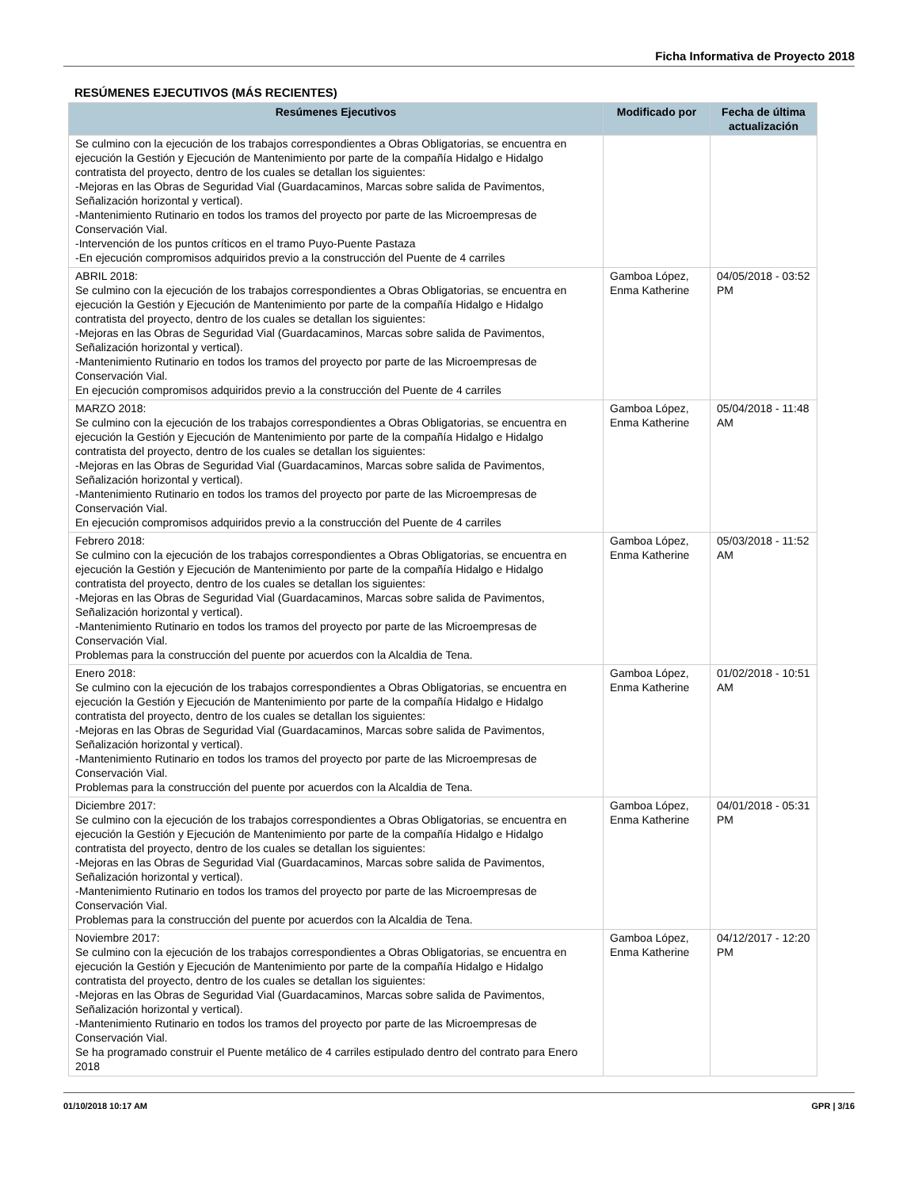Ficha Informativa de Proyecto 2018
RESÚMENES EJECUTIVOS (MÁS RECIENTES)
| Resúmenes Ejecutivos | Modificado por | Fecha de última actualización |
| --- | --- | --- |
| Se culmino con la ejecución de los trabajos correspondientes a Obras Obligatorias, se encuentra en ejecución la Gestión y Ejecución de Mantenimiento por parte de la compañía Hidalgo e Hidalgo contratista del proyecto, dentro de los cuales se detallan los siguientes: -Mejoras en las Obras de Seguridad Vial (Guardacaminos, Marcas sobre salida de Pavimentos, Señalización horizontal y vertical). -Mantenimiento Rutinario en todos los tramos del proyecto por parte de las Microempresas de Conservación Vial. -Intervención de los puntos críticos en el tramo Puyo-Puente Pastaza -En ejecución compromisos adquiridos previo a la construcción del Puente de 4 carriles | | |
| ABRIL 2018: Se culmino con la ejecución de los trabajos correspondientes a Obras Obligatorias, se encuentra en ejecución la Gestión y Ejecución de Mantenimiento por parte de la compañía Hidalgo e Hidalgo contratista del proyecto, dentro de los cuales se detallan los siguientes: -Mejoras en las Obras de Seguridad Vial (Guardacaminos, Marcas sobre salida de Pavimentos, Señalización horizontal y vertical). -Mantenimiento Rutinario en todos los tramos del proyecto por parte de las Microempresas de Conservación Vial. En ejecución compromisos adquiridos previo a la construcción del Puente de 4 carriles | Gamboa López, Enma Katherine | 04/05/2018 - 03:52 PM |
| MARZO 2018: Se culmino con la ejecución de los trabajos correspondientes a Obras Obligatorias, se encuentra en ejecución la Gestión y Ejecución de Mantenimiento por parte de la compañía Hidalgo e Hidalgo contratista del proyecto, dentro de los cuales se detallan los siguientes: -Mejoras en las Obras de Seguridad Vial (Guardacaminos, Marcas sobre salida de Pavimentos, Señalización horizontal y vertical). -Mantenimiento Rutinario en todos los tramos del proyecto por parte de las Microempresas de Conservación Vial. En ejecución compromisos adquiridos previo a la construcción del Puente de 4 carriles | Gamboa López, Enma Katherine | 05/04/2018 - 11:48 AM |
| Febrero 2018: Se culmino con la ejecución de los trabajos correspondientes a Obras Obligatorias, se encuentra en ejecución la Gestión y Ejecución de Mantenimiento por parte de la compañía Hidalgo e Hidalgo contratista del proyecto, dentro de los cuales se detallan los siguientes: -Mejoras en las Obras de Seguridad Vial (Guardacaminos, Marcas sobre salida de Pavimentos, Señalización horizontal y vertical). -Mantenimiento Rutinario en todos los tramos del proyecto por parte de las Microempresas de Conservación Vial. Problemas para la construcción del puente por acuerdos con la Alcaldia de Tena. | Gamboa López, Enma Katherine | 05/03/2018 - 11:52 AM |
| Enero 2018: Se culmino con la ejecución de los trabajos correspondientes a Obras Obligatorias, se encuentra en ejecución la Gestión y Ejecución de Mantenimiento por parte de la compañía Hidalgo e Hidalgo contratista del proyecto, dentro de los cuales se detallan los siguientes: -Mejoras en las Obras de Seguridad Vial (Guardacaminos, Marcas sobre salida de Pavimentos, Señalización horizontal y vertical). -Mantenimiento Rutinario en todos los tramos del proyecto por parte de las Microempresas de Conservación Vial. Problemas para la construcción del puente por acuerdos con la Alcaldia de Tena. | Gamboa López, Enma Katherine | 01/02/2018 - 10:51 AM |
| Diciembre 2017: Se culmino con la ejecución de los trabajos correspondientes a Obras Obligatorias, se encuentra en ejecución la Gestión y Ejecución de Mantenimiento por parte de la compañía Hidalgo e Hidalgo contratista del proyecto, dentro de los cuales se detallan los siguientes: -Mejoras en las Obras de Seguridad Vial (Guardacaminos, Marcas sobre salida de Pavimentos, Señalización horizontal y vertical). -Mantenimiento Rutinario en todos los tramos del proyecto por parte de las Microempresas de Conservación Vial. Problemas para la construcción del puente por acuerdos con la Alcaldia de Tena. | Gamboa López, Enma Katherine | 04/01/2018 - 05:31 PM |
| Noviembre 2017: Se culmino con la ejecución de los trabajos correspondientes a Obras Obligatorias, se encuentra en ejecución la Gestión y Ejecución de Mantenimiento por parte de la compañía Hidalgo e Hidalgo contratista del proyecto, dentro de los cuales se detallan los siguientes: -Mejoras en las Obras de Seguridad Vial (Guardacaminos, Marcas sobre salida de Pavimentos, Señalización horizontal y vertical). -Mantenimiento Rutinario en todos los tramos del proyecto por parte de las Microempresas de Conservación Vial. Se ha programado construir el Puente metálico de 4 carriles estipulado dentro del contrato para Enero 2018 | Gamboa López, Enma Katherine | 04/12/2017 - 12:20 PM |
01/10/2018 10:17 AM GPR | 3/16